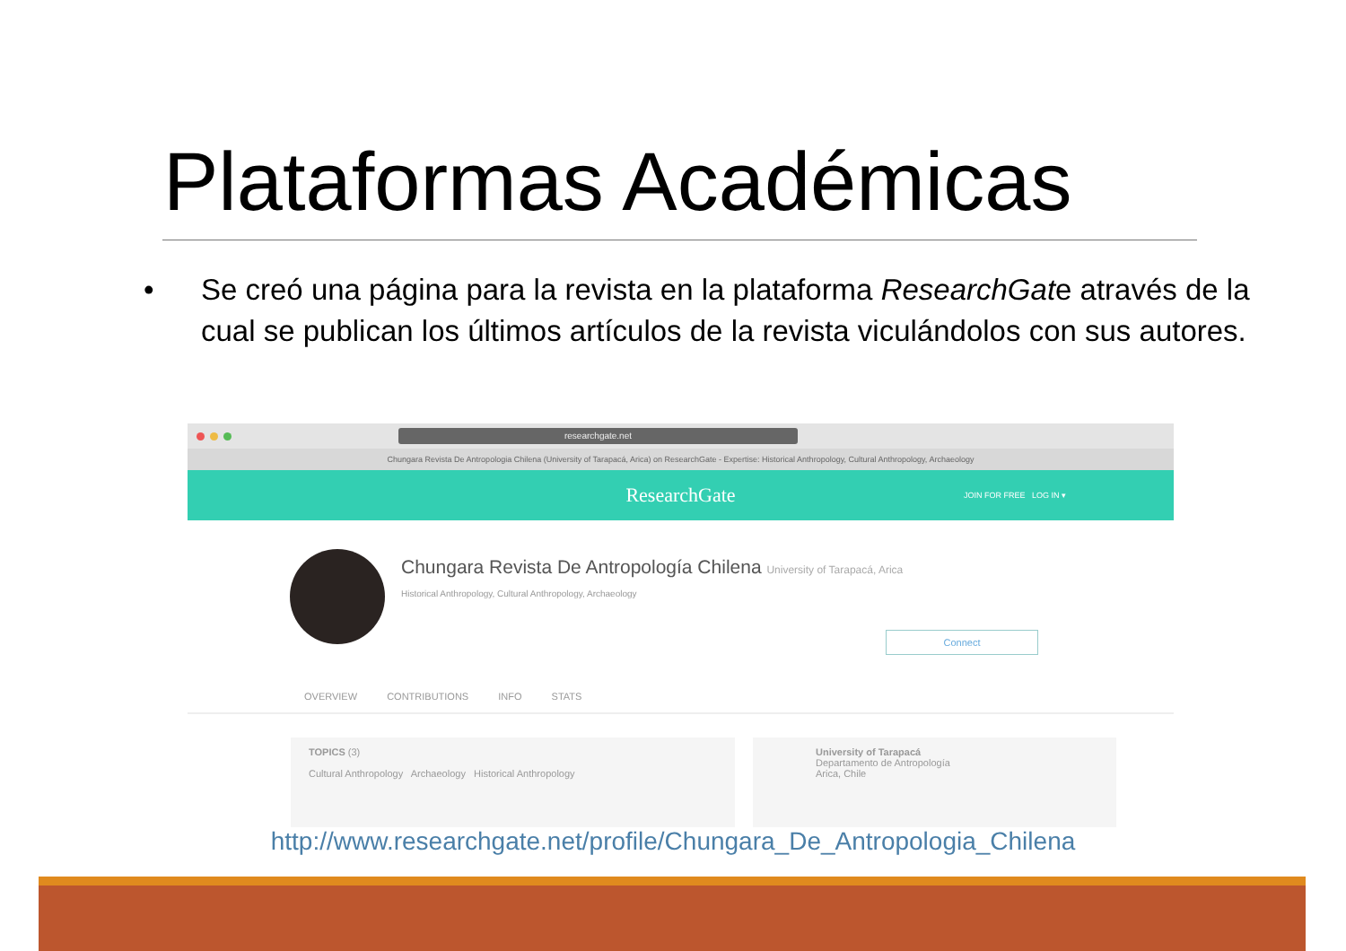Plataformas Académicas
•
Se creó una página para la revista en la plataforma ResearchGate através de la cual se publican los últimos artículos de la revista viculándolos con sus autores.
researchgate.net
Chungara Revista De Antropologia Chilena (University of Tarapacá, Arica) on ResearchGate - Expertise: Historical Anthropology, Cultural Anthropology, Archaeology
ResearchGate JOIN FOR FREE LOG IN ▾
Chungara Revista De Antropología Chilena University of Tarapacá, Arica
Historical Anthropology, Cultural Anthropology, Archaeology
Connect
OVERVIEW CONTRIBUTIONS INFO STATS
TOPICS (3)
Cultural Anthropology Archaeology Historical Anthropology
University of Tarapacá
Departamento de Antropología
Arica, Chile
http://www.researchgate.net/profile/Chungara_De_Antropologia_Chilena